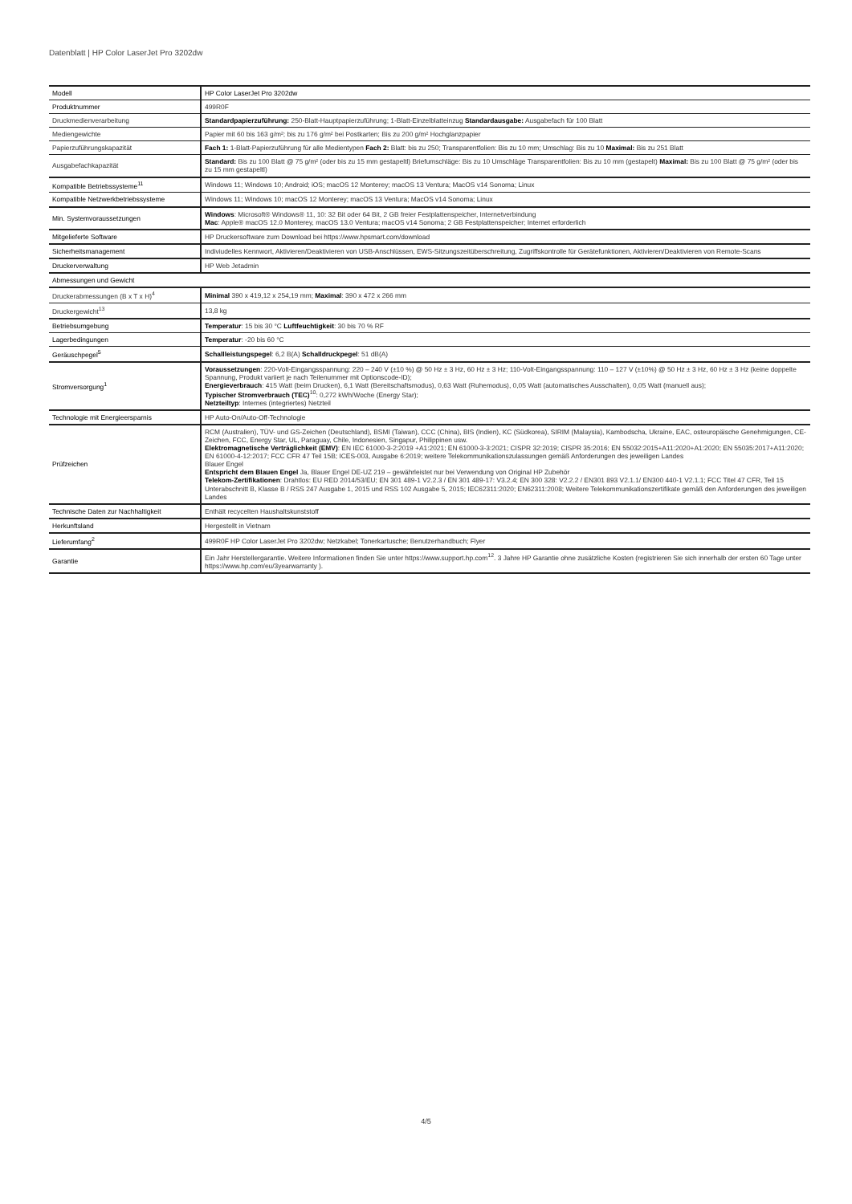Datenblatt | HP Color LaserJet Pro 3202dw
| Modell | HP Color LaserJet Pro 3202dw |
| Produktnummer | 499R0F |
| Druckmedienverarbeitung | Standardpapierzuführung: 250-Blatt-Hauptpapierzuführung; 1-Blatt-Einzelblatteinzug Standardausgabe: Ausgabefach für 100 Blatt |
| Mediengewichte | Papier mit 60 bis 163 g/m²; bis zu 176 g/m² bei Postkarten; Bis zu 200 g/m² Hochglanzpapier |
| Papierzuführungskapazität | Fach 1: 1-Blatt-Papierzuführung für alle Medientypen Fach 2: Blatt: bis zu 250; Transparentfolien: Bis zu 10 mm; Umschlag: Bis zu 10 Maximal: Bis zu 251 Blatt |
| Ausgabefachkapazität | Standard: Bis zu 100 Blatt @ 75 g/m² (oder bis zu 15 mm gestapeltl) Briefumschläge: Bis zu 10 Umschläge Transparentfolien: Bis zu 10 mm (gestapelt) Maximal: Bis zu 100 Blatt @ 75 g/m² (oder bis zu 15 mm gestapeltl) |
| Kompatible Betriebssysteme<sup>11</sup> | Windows 11; Windows 10; Android; iOS; macOS 12 Monterey; macOS 13 Ventura; MacOS v14 Sonoma; Linux |
| Kompatible Netzwerkbetriebssysteme | Windows 11; Windows 10; macOS 12 Monterey; macOS 13 Ventura; MacOS v14 Sonoma; Linux |
| Min. Systemvoraussetzungen | Windows : Microsoft® Windows® 11, 10: 32 Bit oder 64 Bit, 2 GB freier Festplattenspeicher, Internetverbindung Mac : Apple® macOS 12.0 Monterey, macOS 13.0 Ventura; macOS v14 Sonoma; 2 GB Festplattenspeicher; Internet erforderlich |
| Mitgelieferte Software | HP Druckersoftware zum Download bei https://www.hpsmart.com/download |
| Sicherheitsmanagement | Indiviudelles Kennwort, Aktivieren/Deaktivieren von USB-Anschlüssen, EWS-Sitzungszeitüberschreitung, Zugriffskontrolle für Gerätefunktionen, Aktivieren/Deaktivieren von Remote-Scans |
| Druckerverwaltung | HP Web Jetadmin |
| Abmessungen und Gewicht | |
| Druckerabmessungen (B x T x H)<sup>4</sup> | Minimal 390 x 419,12 x 254,19 mm; Maximal : 390 x 472 x 266 mm |
| Druckergewicht<sup>13</sup> | 13,8 kg |
| Betriebsumgebung | Temperatur : 15 bis 30 °C Luftfeuchtigkeit : 30 bis 70 % RF |
| Lagerbedingungen | Temperatur : -20 bis 60 °C |
| Geräuschpegel<sup>5</sup> | Schallleistungspegel : 6,2 B(A) Schalldruckpegel : 51 dB(A) |
| Stromversorgung<sup>1</sup> | Voraussetzungen : 220-Volt-Eingangsspannung: 220 – 240 V (±10 %) @ 50 Hz ± 3 Hz, 60 Hz ± 3 Hz; 110-Volt-Eingangsspannung: 110 – 127 V (±10%) @ 50 Hz ± 3 Hz, 60 Hz ± 3 Hz (keine doppelte Spannung, Produkt variiert je nach Teilenummer mit Optionscode-ID); Energieverbrauch : 415 Watt (beim Drucken), 6,1 Watt (Bereitschaftsmodus), 0,63 Watt (Ruhemodus), 0,05 Watt (automatisches Ausschalten), 0,05 Watt (manuell aus); Typischer Stromverbrauch (TEC)<sup>10</sup>: 0,272 kWh/Woche (Energy Star); Netzteiltyp : Internes (integriertes) Netzteil |
| Technologie mit Energieersparnis | HP Auto-On/Auto-Off-Technologie |
| Prüfzeichen | RCM (Australien), TÜV- und GS-Zeichen (Deutschland), BSMI (Taiwan), CCC (China), BIS (Indien), KC (Südkorea), SIRIM (Malaysia), Kambodscha, Ukraine, EAC, osteuropäische Genehmigungen, CE-Zeichen, FCC, Energy Star, UL, Paraguay, Chile, Indonesien, Singapur, Philippinen usw. Elektromagnetische Verträglichkeit (EMV) : EN IEC 61000-3-2:2019 +A1:2021; EN 61000-3-3:2021; CISPR 32:2019; CISPR 35:2016; EN 55032:2015+A11:2020+A1:2020; EN 55035:2017+A11:2020; EN 61000-4-12:2017; FCC CFR 47 Teil 15B; ICES-003, Ausgabe 6:2019; weitere Telekommunikationszulassungen gemäß Anforderungen des jeweiligen Landes Blauer Engel Entspricht dem Blauen Engel Ja, Blauer Engel DE-UZ 219 – gewährleistet nur bei Verwendung von Original HP Zubehör Telekom-Zertifikationen : Drahtlos: EU RED 2014/53/EU; EN 301 489-1 V2.2.3 / EN 301 489-17: V3.2.4; EN 300 328: V2.2.2 / EN301 893 V2.1.1/ EN300 440-1 V2.1.1; FCC Titel 47 CFR, Teil 15 Unterabschnitt B, Klasse B / RSS 247 Ausgabe 1, 2015 und RSS 102 Ausgabe 5, 2015; IEC62311:2020; EN62311:2008; Weitere Telekommunikationszertifikate gemäß den Anforderungen des jeweiligen Landes |
| Technische Daten zur Nachhaltigkeit | Enthält recycelten Haushaltskunststoff |
| Herkunftsland | Hergestellt in Vietnam |
| Lieferumfang<sup>2</sup> | 499R0F HP Color LaserJet Pro 3202dw; Netzkabel; Tonerkartusche; Benutzerhandbuch; Flyer |
| Garantie | Ein Jahr Herstellergarantie. Weitere Informationen finden Sie unter https://www.support.hp.com<sup>12</sup>. 3 Jahre HP Garantie ohne zusätzliche Kosten (registrieren Sie sich innerhalb der ersten 60 Tage unter https://www.hp.com/eu/3yearwarranty ). |
4/5